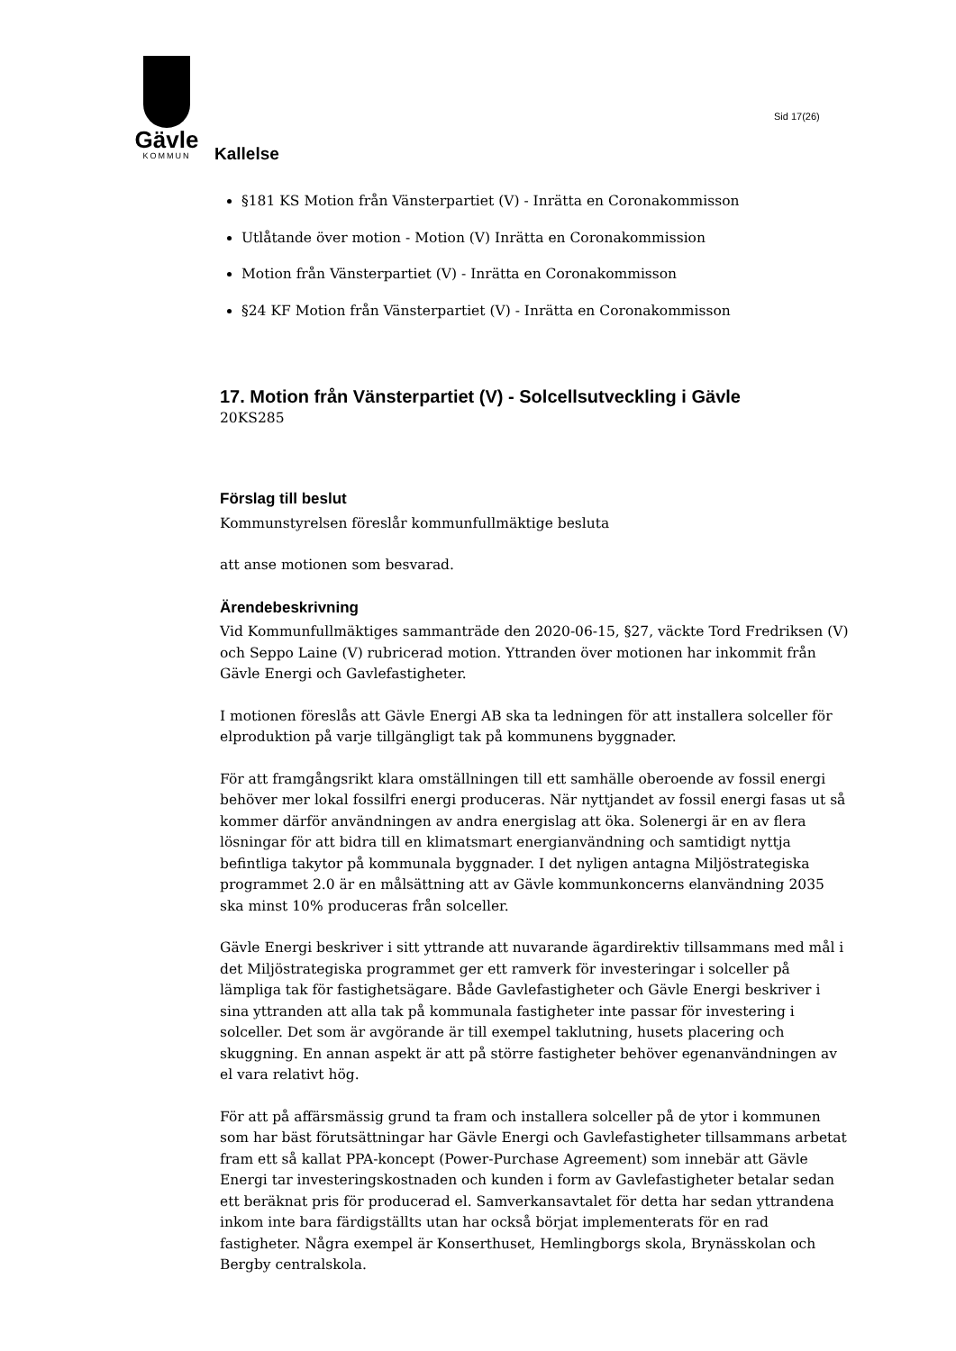Sid 17(26)
Gävle
KOMMUN
Kallelse
§181 KS Motion från Vänsterpartiet (V) - Inrätta en Coronakommisson
Utlåtande över motion - Motion (V) Inrätta en Coronakommission
Motion från Vänsterpartiet (V) - Inrätta en Coronakommisson
§24 KF Motion från Vänsterpartiet (V) - Inrätta en Coronakommisson
17. Motion från Vänsterpartiet (V) - Solcellsutveckling i Gävle
20KS285
Förslag till beslut
Kommunstyrelsen föreslår kommunfullmäktige besluta
att anse motionen som besvarad.
Ärendebeskrivning
Vid Kommunfullmäktiges sammanträde den 2020-06-15, §27, väckte Tord Fredriksen (V) och Seppo Laine (V) rubricerad motion. Yttranden över motionen har inkommit från Gävle Energi och Gavlefastigheter.
I motionen föreslås att Gävle Energi AB ska ta ledningen för att installera solceller för elproduktion på varje tillgängligt tak på kommunens byggnader.
För att framgångsrikt klara omställningen till ett samhälle oberoende av fossil energi behöver mer lokal fossilfri energi produceras. När nyttjandet av fossil energi fasas ut så kommer därför användningen av andra energislag att öka. Solenergi är en av flera lösningar för att bidra till en klimatsmart energianvändning och samtidigt nyttja befintliga takytor på kommunala byggnader. I det nyligen antagna Miljöstrategiska programmet 2.0 är en målsättning att av Gävle kommunkoncerns elanvändning 2035 ska minst 10% produceras från solceller.
Gävle Energi beskriver i sitt yttrande att nuvarande ägardirektiv tillsammans med mål i det Miljöstrategiska programmet ger ett ramverk för investeringar i solceller på lämpliga tak för fastighetsägare. Både Gavlefastigheter och Gävle Energi beskriver i sina yttranden att alla tak på kommunala fastigheter inte passar för investering i solceller. Det som är avgörande är till exempel taklutning, husets placering och skuggning. En annan aspekt är att på större fastigheter behöver egenanvändningen av el vara relativt hög.
För att på affärsmässig grund ta fram och installera solceller på de ytor i kommunen som har bäst förutsättningar har Gävle Energi och Gavlefastigheter tillsammans arbetat fram ett så kallat PPA-koncept (Power-Purchase Agreement) som innebär att Gävle Energi tar investeringskostnaden och kunden i form av Gavlefastigheter betalar sedan ett beräknat pris för producerad el. Samverkansavtalet för detta har sedan yttrandena inkom inte bara färdigställts utan har också börjat implementerats för en rad fastigheter. Några exempel är Konserthuset, Hemlingborgs skola, Brynässkolan och Bergby centralskola.